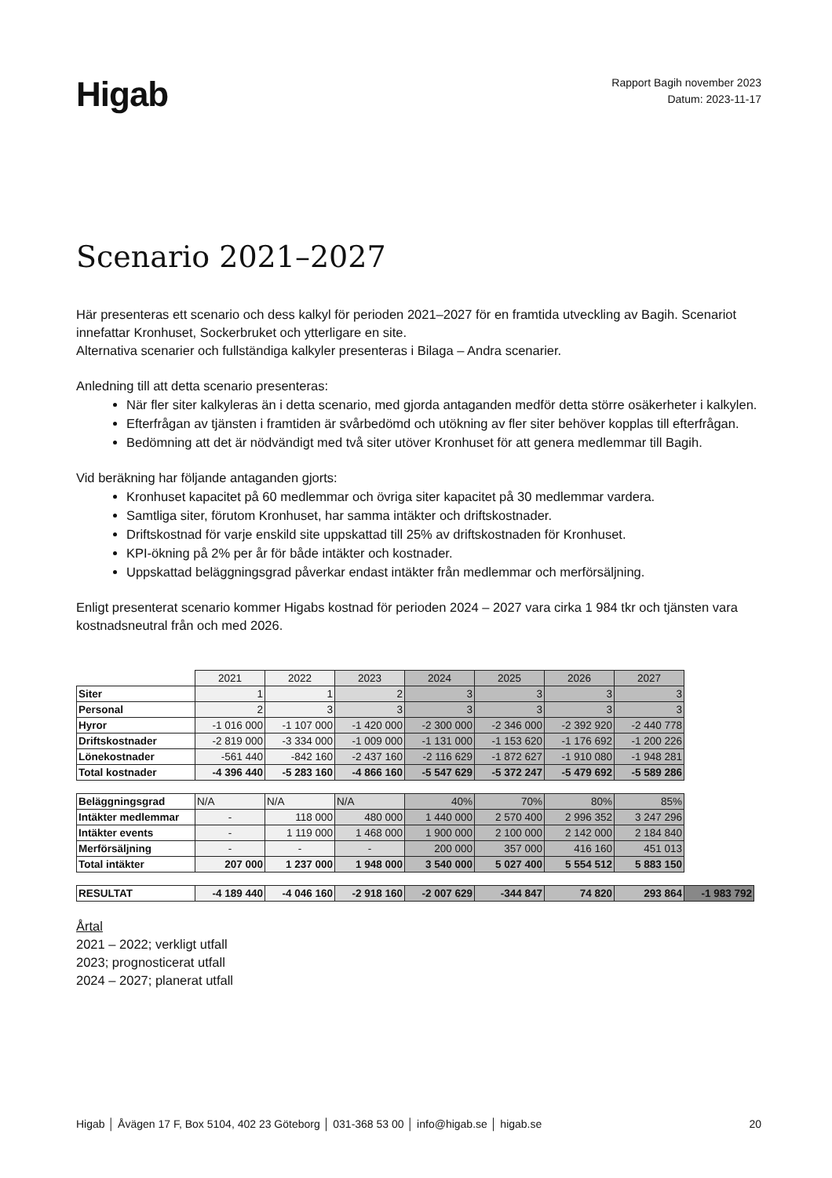Higab
Rapport Bagih november 2023
Datum: 2023-11-17
Scenario 2021–2027
Här presenteras ett scenario och dess kalkyl för perioden 2021–2027 för en framtida utveckling av Bagih. Scenariot innefattar Kronhuset, Sockerbruket och ytterligare en site.
Alternativa scenarier och fullständiga kalkyler presenteras i Bilaga – Andra scenarier.
Anledning till att detta scenario presenteras:
När fler siter kalkyleras än i detta scenario, med gjorda antaganden medför detta större osäkerheter i kalkylen.
Efterfrågan av tjänsten i framtiden är svårbedömd och utökning av fler siter behöver kopplas till efterfrågan.
Bedömning att det är nödvändigt med två siter utöver Kronhuset för att genera medlemmar till Bagih.
Vid beräkning har följande antaganden gjorts:
Kronhuset kapacitet på 60 medlemmar och övriga siter kapacitet på 30 medlemmar vardera.
Samtliga siter, förutom Kronhuset, har samma intäkter och driftskostnader.
Driftskostnad för varje enskild site uppskattad till 25% av driftskostnaden för Kronhuset.
KPI-ökning på 2% per år för både intäkter och kostnader.
Uppskattad beläggningsgrad påverkar endast intäkter från medlemmar och merförsäljning.
Enligt presenterat scenario kommer Higabs kostnad för perioden 2024 – 2027 vara cirka 1 984 tkr och tjänsten vara kostnadsneutral från och med 2026.
| | 2021 | 2022 | 2023 | 2024 | 2025 | 2026 | 2027 | |
| Siter | 1 | 1 | 2 | 3 | 3 | 3 | 3 | |
| Personal | 2 | 3 | 3 | 3 | 3 | 3 | 3 | |
| Hyror | -1 016 000 | -1 107 000 | -1 420 000 | -2 300 000 | -2 346 000 | -2 392 920 | -2 440 778 | |
| Driftskostnader | -2 819 000 | -3 334 000 | -1 009 000 | -1 131 000 | -1 153 620 | -1 176 692 | -1 200 226 | |
| Lönekostnader | -561 440 | -842 160 | -2 437 160 | -2 116 629 | -1 872 627 | -1 910 080 | -1 948 281 | |
| Total kostnader | -4 396 440 | -5 283 160 | -4 866 160 | -5 547 629 | -5 372 247 | -5 479 692 | -5 589 286 | |
| Beläggningsgrad | N/A | N/A | N/A | 40% | 70% | 80% | 85% | |
| Intäkter medlemmar | - | 118 000 | 480 000 | 1 440 000 | 2 570 400 | 2 996 352 | 3 247 296 | |
| Intäkter events | - | 1 119 000 | 1 468 000 | 1 900 000 | 2 100 000 | 2 142 000 | 2 184 840 | |
| Merförsäljning | - | - | - | 200 000 | 357 000 | 416 160 | 451 013 | |
| Total intäkter | 207 000 | 1 237 000 | 1 948 000 | 3 540 000 | 5 027 400 | 5 554 512 | 5 883 150 | |
| RESULTAT | -4 189 440 | -4 046 160 | -2 918 160 | -2 007 629 | -344 847 | 74 820 | 293 864 | -1 983 792 |
Årtal
2021 – 2022; verkligt utfall
2023; prognosticerat utfall
2024 – 2027; planerat utfall
Higab │ Åvägen 17 F, Box 5104, 402 23 Göteborg │ 031-368 53 00 │ info@higab.se │ higab.se 20